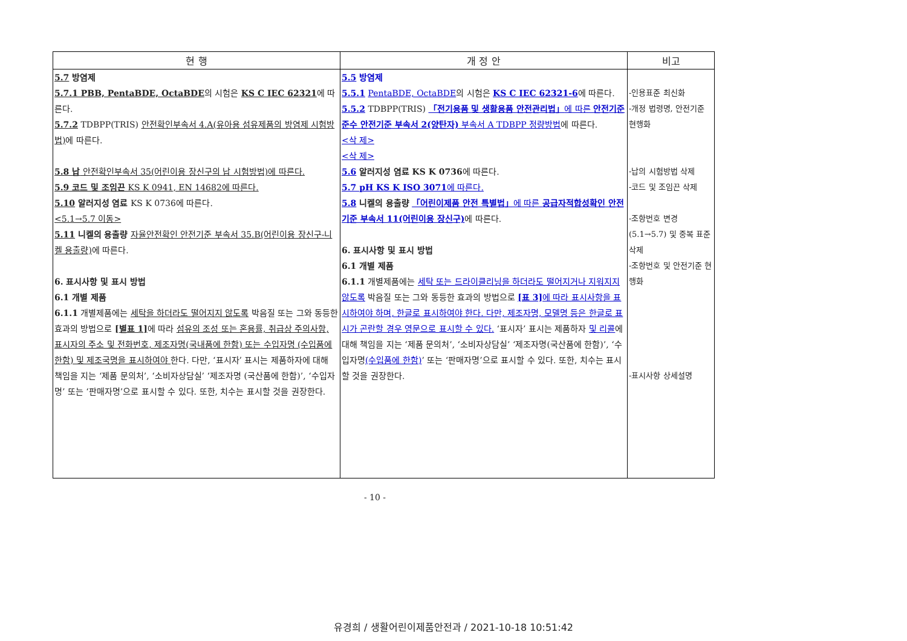| 현 행 | 개 정 안 | 비고 |
| --- | --- | --- |
| 5.7 방염제 5.7.1 PBB, PentaBDE, OctaBDE 의 시험은 KS C IEC 62321 에 따른다. 5.7.2 TDBPP(TRIS) 안전확인부속서 4.A(유아용 섬유제품의 방염제 시험방법) 에 따른다. 5.8 납 안전확인부속서 35(어린이용 장신구의 납 시험방법)에 따른다. 5.9 코드 및 조임끈 KS K 0941, EN 14682에 따른다. 5.10 알러지성 염료 KS K 0736에 따른다. <5.1→5.7 이동> 5.11 니켈의 용출량 자율안전확인 안전기준 부속서 35.B(어린이용 장신구-니켈 용출량) 에 따른다. 6. 표시사항 및 표시 방법 6.1 개별 제품 6.1.1 개별제품에는 세탁을 하더라도 떨어지지 않도록 박음질 또는 그와 동등한 효과의 방법으로 [별표 1] 에 따라 섬유의 조성 또는 혼용률, 취급상 주의사항, 표시자의 주소 및 전화번호, 제조자명(국내품에 한함) 또는 수입자명 (수입품에 한함) 및 제조국명을 표시하여야 한다. 다만, ‘표시자’ 표시는 제품하자에 대해 책임을 지는 ‘제품 문의처’, ‘소비자상담실’ ‘제조자명 (국산품에 한함)’, ‘수입자명’ 또는 ‘판매자명’으로 표시할 수 있다. 또한, 치수는 표시할 것을 권장한다. | 5.5 방염제 5.5.1 PentaBDE, OctaBDE 의 시험은 KS C IEC 62321-6 에 따른다. 5.5.2 TDBPP(TRIS) 「전기용품 및 생활용품 안전관리법」 에 따른 안전기준준수 안전기준 부속서 2(양탄자) 부속서 A TDBPP 정량방법 에 따른다. <삭 제> <삭 제> 5.6 알러지성 염료 KS K 0736 에 따른다. 5.7 pH KS K ISO 3071 에 따른다. 5.8 니켈의 용출량 「어린이제품 안전 특별법」 에 따른 공급자적합성확인 안전기준 부속서 11(어린이용 장신구) 에 따른다. 6. 표시사항 및 표시 방법 6.1 개별 제품 6.1.1 개별제품에는 세탁 또는 드라이클리닝을 하더라도 떨어지거나 지워지지 않도록 박음질 또는 그와 동등한 효과의 방법으로 [표 3] 에 따라 표시사항을 표시하여야 하며, 한글로 표시하여야 한다. 다만, 제조자명, 모델명 등은 한글로 표시가 곤란할 경우 영문으로 표시할 수 있다. ‘표시자’ 표시는 제품하자 및 리콜 에 대해 책임을 지는 ‘제품 문의처’, ‘소비자상담실’ ‘제조자명(국산품에 한함)’, ‘수입자명 (수입품에 한함) ’ 또는 ‘판매자명’으로 표시할 수 있다. 또한, 치수는 표시할 것을 권장한다. | -인용표준 최신화 -개정 법령명, 안전기준 현행화 -납의 시험방법 삭제 -코드 및 조임끈 삭제 -조항번호 변경(5.1→5.7) 및 중복 표준 삭제 -조항번호 및 안전기준 현행화 -표시사항 상세설명 |
- 10 -
유경희 / 생활어린이제품안전과 / 2021-10-18 10:51:42